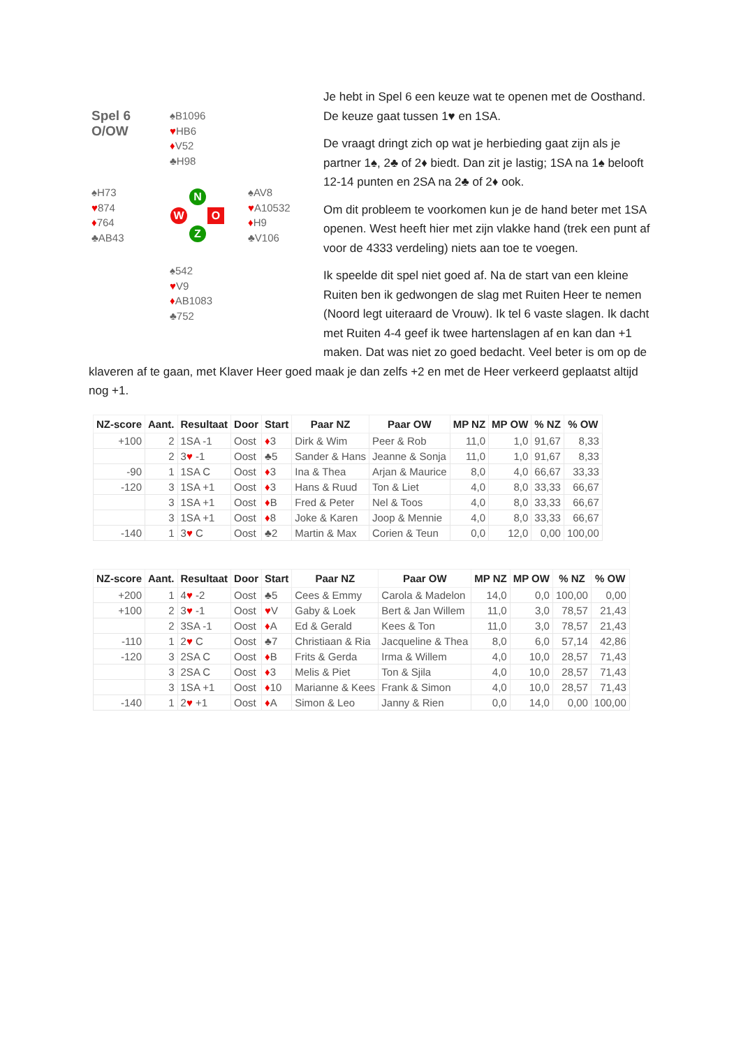Spel 6
O/OW
♠B1096
♥HB6
♦V52
♣H98
♠H73
♥874
♦764
♣AB43
♠AV8
♥A10532
♦H9
♣V106
N
W O
Z
♠542
♥V9
♦AB1083
♣752
Je hebt in Spel 6 een keuze wat te openen met de Oosthand. De keuze gaat tussen 1♥ en 1SA.
De vraagt dringt zich op wat je herbieding gaat zijn als je partner 1♠, 2♣ of 2♦ biedt. Dan zit je lastig; 1SA na 1♠ belooft 12-14 punten en 2SA na 2♣ of 2♦ ook.
Om dit probleem te voorkomen kun je de hand beter met 1SA openen. West heeft hier met zijn vlakke hand (trek een punt af voor de 4333 verdeling) niets aan toe te voegen.
Ik speelde dit spel niet goed af. Na de start van een kleine Ruiten ben ik gedwongen de slag met Ruiten Heer te nemen (Noord legt uiteraard de Vrouw). Ik tel 6 vaste slagen. Ik dacht met Ruiten 4-4 geef ik twee hartenslagen af en kan dan +1 maken. Dat was niet zo goed bedacht. Veel beter is om op de klaveren af te gaan, met Klaver Heer goed maak je dan zelfs +2 en met de Heer verkeerd geplaatst altijd nog +1.
| NZ-score | Aant. | Resultaat | Door | Start | Paar NZ | Paar OW | MP NZ | MP OW | % NZ | % OW |
| --- | --- | --- | --- | --- | --- | --- | --- | --- | --- | --- |
| +100 | 2 | 1SA -1 | Oost | ♦ 3 | Dirk & Wim | Peer & Rob | 11,0 | 1,0 | 91,67 | 8,33 |
| | 2 | 3 ♥ -1 | Oost | ♣5 | Sander & Hans | Jeanne & Sonja | 11,0 | 1,0 | 91,67 | 8,33 |
| -90 | 1 | 1SA C | Oost | ♦ 3 | Ina & Thea | Arjan & Maurice | 8,0 | 4,0 | 66,67 | 33,33 |
| -120 | 3 | 1SA +1 | Oost | ♦ 3 | Hans & Ruud | Ton & Liet | 4,0 | 8,0 | 33,33 | 66,67 |
| | 3 | 1SA +1 | Oost | ♦ B | Fred & Peter | Nel & Toos | 4,0 | 8,0 | 33,33 | 66,67 |
| | 3 | 1SA +1 | Oost | ♦ 8 | Joke & Karen | Joop & Mennie | 4,0 | 8,0 | 33,33 | 66,67 |
| -140 | 1 | 3 ♥ C | Oost | ♣2 | Martin & Max | Corien & Teun | 0,0 | 12,0 | 0,00 | 100,00 |
| NZ-score | Aant. | Resultaat | Door | Start | Paar NZ | Paar OW | MP NZ | MP OW | % NZ | % OW |
| --- | --- | --- | --- | --- | --- | --- | --- | --- | --- | --- |
| +200 | 1 | 4 ♥ -2 | Oost | ♣5 | Cees & Emmy | Carola & Madelon | 14,0 | 0,0 | 100,00 | 0,00 |
| +100 | 2 | 3 ♥ -1 | Oost | ♥ V | Gaby & Loek | Bert & Jan Willem | 11,0 | 3,0 | 78,57 | 21,43 |
| | 2 | 3SA -1 | Oost | ♦ A | Ed & Gerald | Kees & Ton | 11,0 | 3,0 | 78,57 | 21,43 |
| -110 | 1 | 2 ♥ C | Oost | ♣7 | Christiaan & Ria | Jacqueline & Thea | 8,0 | 6,0 | 57,14 | 42,86 |
| -120 | 3 | 2SA C | Oost | ♦ B | Frits & Gerda | Irma & Willem | 4,0 | 10,0 | 28,57 | 71,43 |
| | 3 | 2SA C | Oost | ♦ 3 | Melis & Piet | Ton & Sjila | 4,0 | 10,0 | 28,57 | 71,43 |
| | 3 | 1SA +1 | Oost | ♦ 10 | Marianne & Kees | Frank & Simon | 4,0 | 10,0 | 28,57 | 71,43 |
| -140 | 1 | 2 ♥ +1 | Oost | ♦ A | Simon & Leo | Janny & Rien | 0,0 | 14,0 | 0,00 | 100,00 |